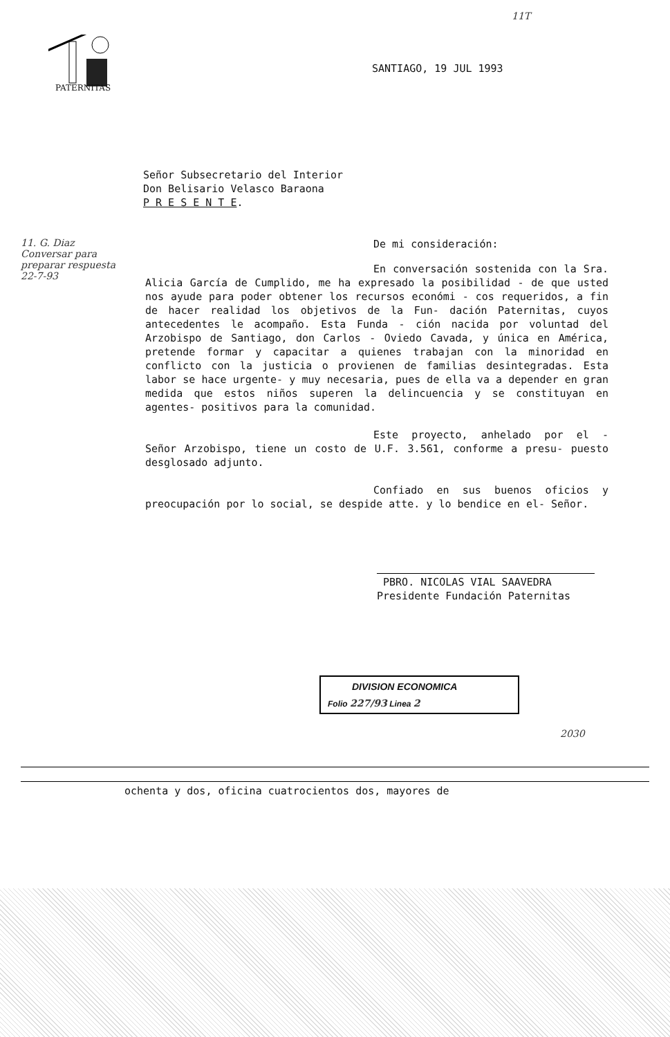PATERNITAS
11T
SANTIAGO, 19 JUL 1993
Señor Subsecretario del Interior
Don Belisario Velasco Baraona
P R E S E N T E.
11. G. Diaz
Conversar para
preparar respuesta
22-7-93
De mi consideración:
En conversación sostenida con la Sra. Alicia García de Cumplido, me ha expresado la posibilidad - de que usted nos ayude para poder obtener los recursos económi - cos requeridos, a fin de hacer realidad los objetivos de la Fun- dación Paternitas, cuyos antecedentes le acompaño. Esta Funda - ción nacida por voluntad del Arzobispo de Santiago, don Carlos - Oviedo Cavada, y única en América, pretende formar y capacitar a quienes trabajan con la minoridad en conflicto con la justicia o provienen de familias desintegradas. Esta labor se hace urgente- y muy necesaria, pues de ella va a depender en gran medida que estos niños superen la delincuencia y se constituyan en agentes- positivos para la comunidad.
Este proyecto, anhelado por el - Señor Arzobispo, tiene un costo de U.F. 3.561, conforme a presu- puesto desglosado adjunto.
Confiado en sus buenos oficios y preocupación por lo social, se despide atte. y lo bendice en el- Señor.
PBRO. NICOLAS VIAL SAAVEDRA
Presidente Fundación Paternitas
DIVISION ECONOMICA
Folio 227/93 Linea 2
2030
ochenta y dos, oficina cuatrocientos dos, mayores de